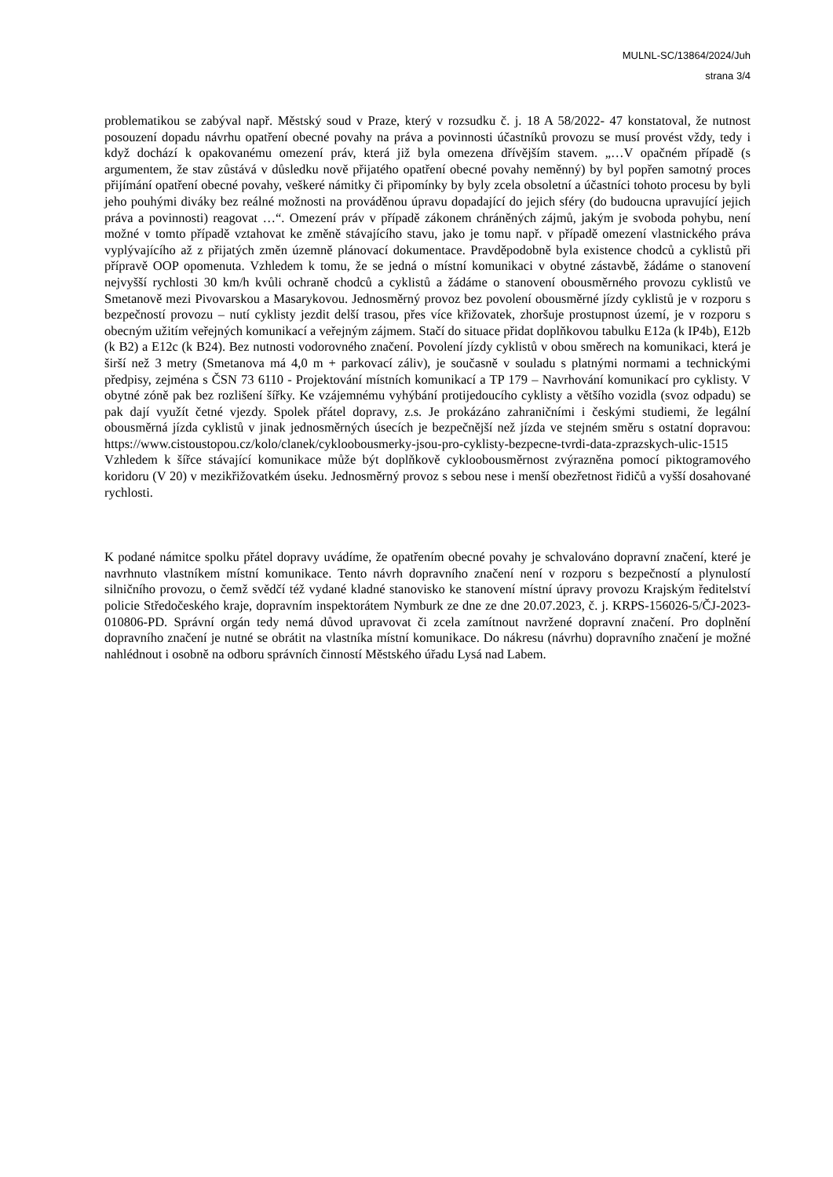MULNL-SC/13864/2024/Juh
strana 3/4
problematikou se zabýval např. Městský soud v Praze, který v rozsudku č. j. 18 A 58/2022- 47 konstatoval, že nutnost posouzení dopadu návrhu opatření obecné povahy na práva a povinnosti účastníků provozu se musí provést vždy, tedy i když dochází k opakovanému omezení práv, která již byla omezena dřívějším stavem. „…V opačném případě (s argumentem, že stav zůstává v důsledku nově přijatého opatření obecné povahy neměnný) by byl popřen samotný proces přijímání opatření obecné povahy, veškeré námitky či připomínky by byly zcela obsoletní a účastníci tohoto procesu by byli jeho pouhými diváky bez reálné možnosti na prováděnou úpravu dopadající do jejich sféry (do budoucna upravující jejich práva a povinnosti) reagovat …“. Omezení práv v případě zákonem chráněných zájmů, jakým je svoboda pohybu, není možné v tomto případě vztahovat ke změně stávajícího stavu, jako je tomu např. v případě omezení vlastnického práva vyplývajícího až z přijatých změn územně plánovací dokumentace. Pravděpodobně byla existence chodců a cyklistů při přípravě OOP opomenuta. Vzhledem k tomu, že se jedná o místní komunikaci v obytné zástavbě, žádáme o stanovení nejvyšší rychlosti 30 km/h kvůli ochraně chodců a cyklistů a žádáme o stanovení obousměrného provozu cyklistů ve Smetanově mezi Pivovarskou a Masarykovou. Jednosměrný provoz bez povolení obousměrné jízdy cyklistů je v rozporu s bezpečností provozu – nutí cyklisty jezdit delší trasou, přes více křižovatek, zhoršuje prostupnost území, je v rozporu s obecným užitím veřejných komunikací a veřejným zájmem. Stačí do situace přidat doplňkovou tabulku E12a (k IP4b), E12b (k B2) a E12c (k B24). Bez nutnosti vodorovného značení. Povolení jízdy cyklistů v obou směrech na komunikaci, která je širší než 3 metry (Smetanova má 4,0 m + parkovací záliv), je současně v souladu s platnými normami a technickými předpisy, zejména s ČSN 73 6110 - Projektování místních komunikací a TP 179 – Navrhování komunikací pro cyklisty. V obytné zóně pak bez rozlišení šířky. Ke vzájemnému vyhýbání protijedoucího cyklisty a většího vozidla (svoz odpadu) se pak dají využít četné vjezdy. Spolek přátel dopravy, z.s. Je prokázáno zahraničními i českými studiemi, že legální obousměrná jízda cyklistů v jinak jednosměrných úsecích je bezpečnější než jízda ve stejném směru s ostatní dopravou: https://www.cistoustopou.cz/kolo/clanek/cykloobousmerky-jsou-pro-cyklisty-bezpecne-tvrdi-data-zprazskych-ulic-1515 Vzhledem k šířce stávající komunikace může být doplňkově cykloobousměrnost zvýrazněna pomocí piktogramového koridoru (V 20) v mezikřižovatkém úseku. Jednosměrný provoz s sebou nese i menší obezřetnost řidičů a vyšší dosahované rychlosti.
K podané námitce spolku přátel dopravy uvádíme, že opatřením obecné povahy je schvalováno dopravní značení, které je navrhnuto vlastníkem místní komunikace. Tento návrh dopravního značení není v rozporu s bezpečností a plynulostí silničního provozu, o čemž svědčí též vydané kladné stanovisko ke stanovení místní úpravy provozu Krajským ředitelství policie Středočeského kraje, dopravním inspektorátem Nymburk ze dne ze dne 20.07.2023, č. j. KRPS-156026-5/ČJ-2023-010806-PD. Správní orgán tedy nemá důvod upravovat či zcela zamítnout navržené dopravní značení. Pro doplnění dopravního značení je nutné se obrátit na vlastníka místní komunikace. Do nákresu (návrhu) dopravního značení je možné nahlédnout i osobně na odboru správních činností Městského úřadu Lysá nad Labem.